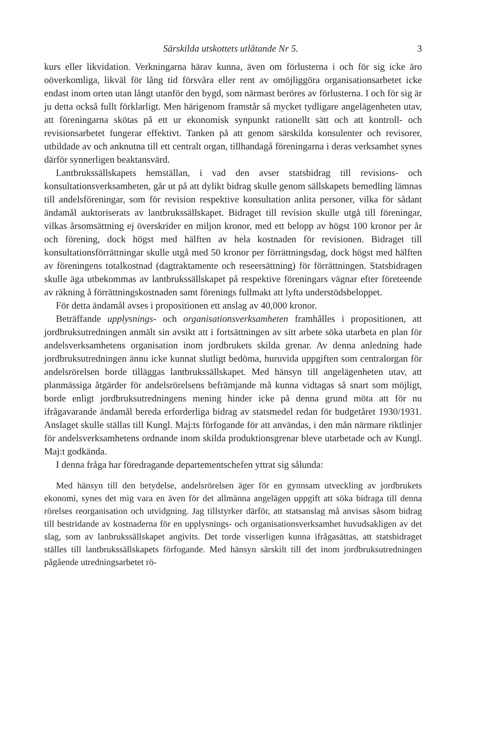Särskilda utskottets utlåtande Nr 5. 3
kurs eller likvidation. Verkningarna härav kunna, även om förlusterna i och för sig icke äro oöverkomliga, likväl för lång tid försvåra eller rent av omöjliggöra organisationsarbetet icke endast inom orten utan långt utanför den bygd, som närmast beröres av förlusterna. I och för sig är ju detta också fullt förklarligt. Men härigenom framstår så mycket tydligare angelägenheten utav, att föreningarna skötas på ett ur ekonomisk synpunkt rationellt sätt och att kontroll- och revisionsarbetet fungerar effektivt. Tanken på att genom särskilda konsulenter och revisorer, utbildade av och anknutna till ett centralt organ, tillhandagå föreningarna i deras verksamhet synes därför synnerligen beaktansvärd.
Lantbrukssällskapets hemställan, i vad den avser statsbidrag till revisions- och konsultationsverksamheten, går ut på att dylikt bidrag skulle genom sällskapets bemedling lämnas till andelsföreningar, som för revision respektive konsultation anlita personer, vilka för sådant ändamål auktoriserats av lantbrukssällskapet. Bidraget till revision skulle utgå till föreningar, vilkas årsomsättning ej överskrider en miljon kronor, med ett belopp av högst 100 kronor per år och förening, dock högst med hälften av hela kostnaden för revisionen. Bidraget till konsultationsförrättningar skulle utgå med 50 kronor per förrättningsdag, dock högst med hälften av föreningens totalkostnad (dagtraktamente och reseersättning) för förrättningen. Statsbidragen skulle äga utbekommas av lantbrukssällskapet på respektive föreningars vägnar efter företeende av räkning å förrättningskostnaden samt förenings fullmakt att lyfta understödsbeloppet.
För detta ändamål avses i propositionen ett anslag av 40,000 kronor.
Beträffande upplysnings- och organisationsverksamheten framhålles i propositionen, att jordbruksutredningen anmält sin avsikt att i fortsättningen av sitt arbete söka utarbeta en plan för andelsverksamhetens organisation inom jordbrukets skilda grenar. Av denna anledning hade jordbruksutredningen ännu icke kunnat slutligt bedöma, huruvida uppgiften som centralorgan för andelsrörelsen borde tilläggas lantbrukssällskapet. Med hänsyn till angelägenheten utav, att planmässiga åtgärder för andelsrörelsens befrämjande må kunna vidtagas så snart som möjligt, borde enligt jordbruksutredningens mening hinder icke på denna grund möta att för nu ifrågavarande ändamål bereda erforderliga bidrag av statsmedel redan för budgetåret 1930/1931. Anslaget skulle ställas till Kungl. Maj:ts förfogande för att användas, i den mån närmare riktlinjer för andelsverksamhetens ordnande inom skilda produktionsgrenar bleve utarbetade och av Kungl. Maj:t godkända.
I denna fråga har föredragande departementschefen yttrat sig sålunda:
Med hänsyn till den betydelse, andelsrörelsen äger för en gynnsam utveckling av jordbrukets ekonomi, synes det mig vara en även för det allmänna angelägen uppgift att söka bidraga till denna rörelses reorganisation och utvidgning. Jag tillstyrker därför, att statsanslag må anvisas såsom bidrag till bestridande av kostnaderna för en upplysnings- och organisationsverksamhet huvudsakligen av det slag, som av lanbrukssällskapet angivits. Det torde visserligen kunna ifrågasättas, att statsbidraget ställes till lantbrukssällskapets förfogande. Med hänsyn särskilt till det inom jordbruksutredningen pågående utredningsarbetet rö-